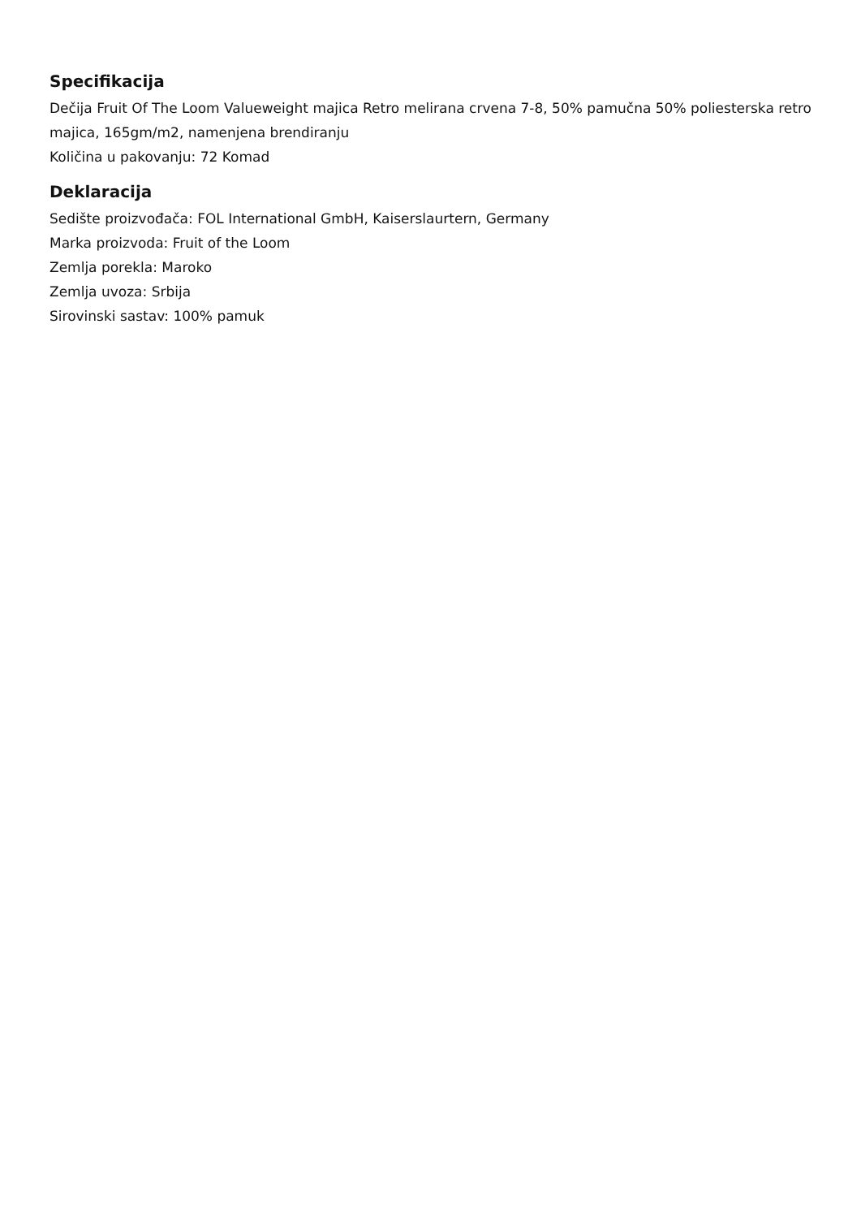Specifikacija
Dečija Fruit Of The Loom Valueweight majica Retro melirana crvena 7-8, 50% pamučna 50% poliesterska retro majica, 165gm/m2, namenjena brendiranju
Količina u pakovanju: 72 Komad
Deklaracija
Sedište proizvođača: FOL International GmbH, Kaiserslaurtern, Germany
Marka proizvoda: Fruit of the Loom
Zemlja porekla: Maroko
Zemlja uvoza: Srbija
Sirovinski sastav: 100% pamuk